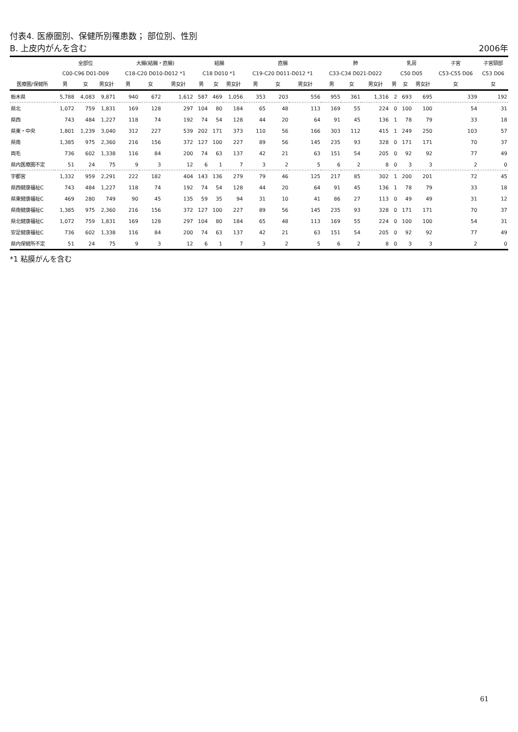付表4. 医療圏別、保健所別罹患数； 部位別、性別
B. 上皮内がんを含む
2006年
| | 全部位 | | | 大腸(結腸・直腸) | | | 結腸 | | | 直腸 | | | 肺 | | | 乳房 | | | 子宮 | 子宮頸部 |
| --- | --- | --- | --- | --- | --- | --- | --- | --- | --- | --- | --- | --- | --- | --- | --- | --- | --- | --- | --- | --- |
| | C00-C96 D01-D09 | | | C18-C20 D010-D012 *1 | | | C18 D010 *1 | | | C19-C20 D011-D012 *1 | | | C33-C34 D021-D022 | | | C50 D05 | | | C53-C55 D06 | C53 D06 |
| 医療圏/保健所 | 男 | 女 | 男女計 | 男 | 女 | 男女計 | 男 | 女 | 男女計 | 男 | 女 | 男女計 | 男 | 女 | 男女計 | 男 | 女 | 男女計 | 女 | 女 |
| 栃木県 | 5,788 | 4,083 | 9,871 | 940 | 672 | 1,612 | 587 | 469 | 1,056 | 353 | 203 | 556 | 955 | 361 | 1,316 | 2 | 693 | 695 | 339 | 192 |
| 県北 | 1,072 | 759 | 1,831 | 169 | 128 | 297 | 104 | 80 | 184 | 65 | 48 | 113 | 169 | 55 | 224 | 0 | 100 | 100 | 54 | 31 |
| 県西 | 743 | 484 | 1,227 | 118 | 74 | 192 | 74 | 54 | 128 | 44 | 20 | 64 | 91 | 45 | 136 | 1 | 78 | 79 | 33 | 18 |
| 県東・中央 | 1,801 | 1,239 | 3,040 | 312 | 227 | 539 | 202 | 171 | 373 | 110 | 56 | 166 | 303 | 112 | 415 | 1 | 249 | 250 | 103 | 57 |
| 県南 | 1,385 | 975 | 2,360 | 216 | 156 | 372 | 127 | 100 | 227 | 89 | 56 | 145 | 235 | 93 | 328 | 0 | 171 | 171 | 70 | 37 |
| 両毛 | 736 | 602 | 1,338 | 116 | 84 | 200 | 74 | 63 | 137 | 42 | 21 | 63 | 151 | 54 | 205 | 0 | 92 | 92 | 77 | 49 |
| 県内医療圏不定 | 51 | 24 | 75 | 9 | 3 | 12 | 6 | 1 | 7 | 3 | 2 | 5 | 6 | 2 | 8 | 0 | 3 | 3 | 2 | 0 |
| 宇都宮 | 1,332 | 959 | 2,291 | 222 | 182 | 404 | 143 | 136 | 279 | 79 | 46 | 125 | 217 | 85 | 302 | 1 | 200 | 201 | 72 | 45 |
| 県西健康福祉C | 743 | 484 | 1,227 | 118 | 74 | 192 | 74 | 54 | 128 | 44 | 20 | 64 | 91 | 45 | 136 | 1 | 78 | 79 | 33 | 18 |
| 県東健康福祉C | 469 | 280 | 749 | 90 | 45 | 135 | 59 | 35 | 94 | 31 | 10 | 41 | 86 | 27 | 113 | 0 | 49 | 49 | 31 | 12 |
| 県南健康福祉C | 1,385 | 975 | 2,360 | 216 | 156 | 372 | 127 | 100 | 227 | 89 | 56 | 145 | 235 | 93 | 328 | 0 | 171 | 171 | 70 | 37 |
| 県北健康福祉C | 1,072 | 759 | 1,831 | 169 | 128 | 297 | 104 | 80 | 184 | 65 | 48 | 113 | 169 | 55 | 224 | 0 | 100 | 100 | 54 | 31 |
| 安足健康福祉C | 736 | 602 | 1,338 | 116 | 84 | 200 | 74 | 63 | 137 | 42 | 21 | 63 | 151 | 54 | 205 | 0 | 92 | 92 | 77 | 49 |
| 県内保健所不定 | 51 | 24 | 75 | 9 | 3 | 12 | 6 | 1 | 7 | 3 | 2 | 5 | 6 | 2 | 8 | 0 | 3 | 3 | 2 | 0 |
*1 粘膜がんを含む
61